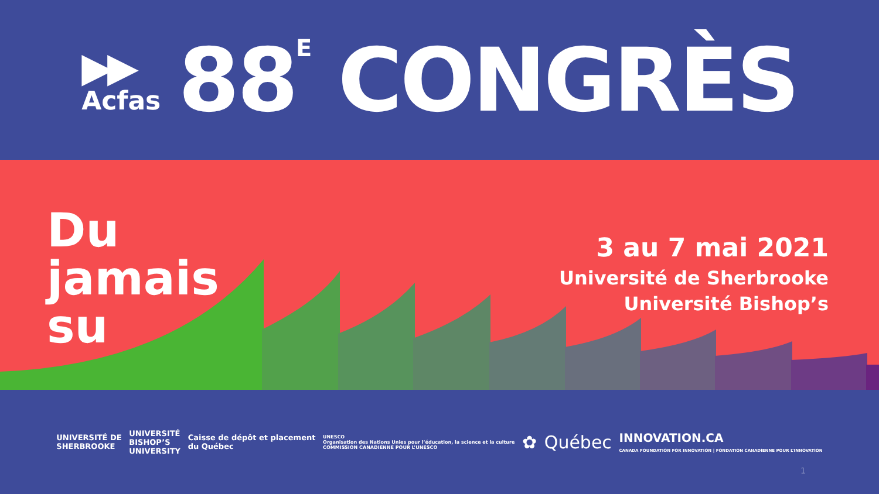▶▶
Acfas
88<sup>E</sup> CONGRÈS
Du
jamais
su
3 au 7 mai 2021
Université de Sherbrooke
Université Bishop’s
UNIVERSITÉ DE
SHERBROOKE
UNIVERSITÉ
BISHOP’S
UNIVERSITY
Caisse de dépôt et placement
du Québec
UNESCO
Organisation des Nations Unies pour l’éducation, la science et la culture
COMMISSION CANADIENNE POUR L’UNESCO
✿ Québec
INNOVATION.CA
CANADA FOUNDATION FOR INNOVATION | FONDATION CANADIENNE POUR L’INNOVATION
1